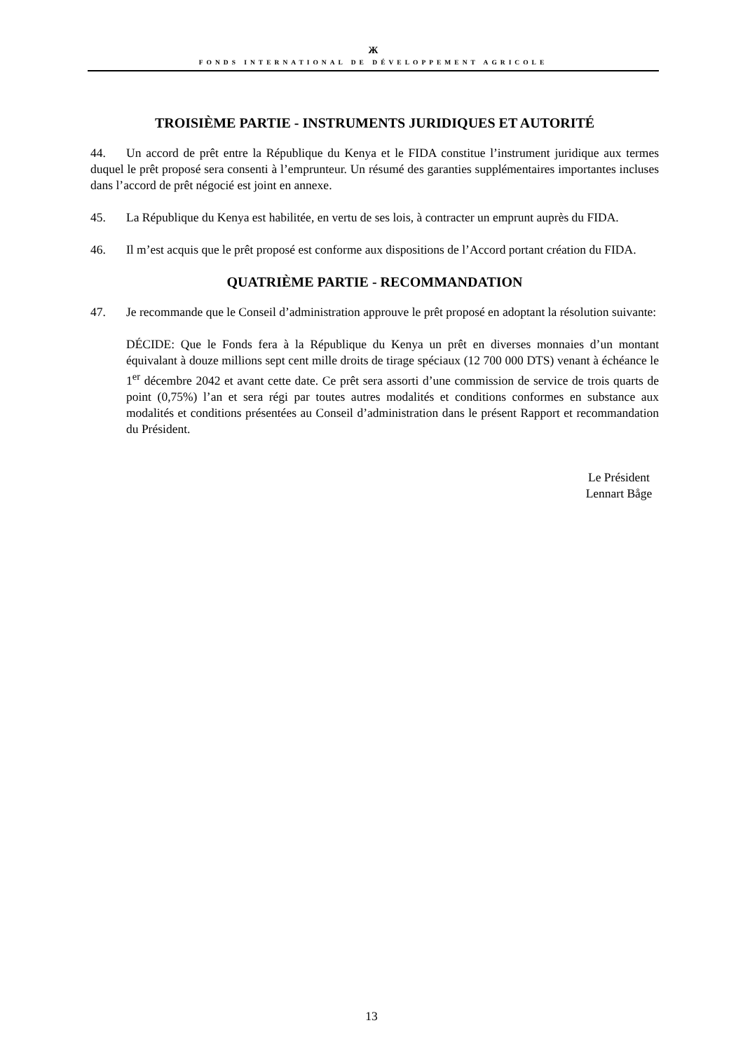Ж
FONDS INTERNATIONAL DE DÉVELOPPEMENT AGRICOLE
TROISIÈME PARTIE - INSTRUMENTS JURIDIQUES ET AUTORITÉ
44. Un accord de prêt entre la République du Kenya et le FIDA constitue l’instrument juridique aux termes duquel le prêt proposé sera consenti à l’emprunteur. Un résumé des garanties supplémentaires importantes incluses dans l’accord de prêt négocié est joint en annexe.
45. La République du Kenya est habilitée, en vertu de ses lois, à contracter un emprunt auprès du FIDA.
46. Il m’est acquis que le prêt proposé est conforme aux dispositions de l’Accord portant création du FIDA.
QUATRIÈME PARTIE - RECOMMANDATION
47. Je recommande que le Conseil d’administration approuve le prêt proposé en adoptant la résolution suivante:
DÉCIDE: Que le Fonds fera à la République du Kenya un prêt en diverses monnaies d’un montant équivalant à douze millions sept cent mille droits de tirage spéciaux (12 700 000 DTS) venant à échéance le 1<sup>er</sup> décembre 2042 et avant cette date. Ce prêt sera assorti d’une commission de service de trois quarts de point (0,75%) l’an et sera régi par toutes autres modalités et conditions conformes en substance aux modalités et conditions présentées au Conseil d’administration dans le présent Rapport et recommandation du Président.
Le Président
Lennart Båge
13